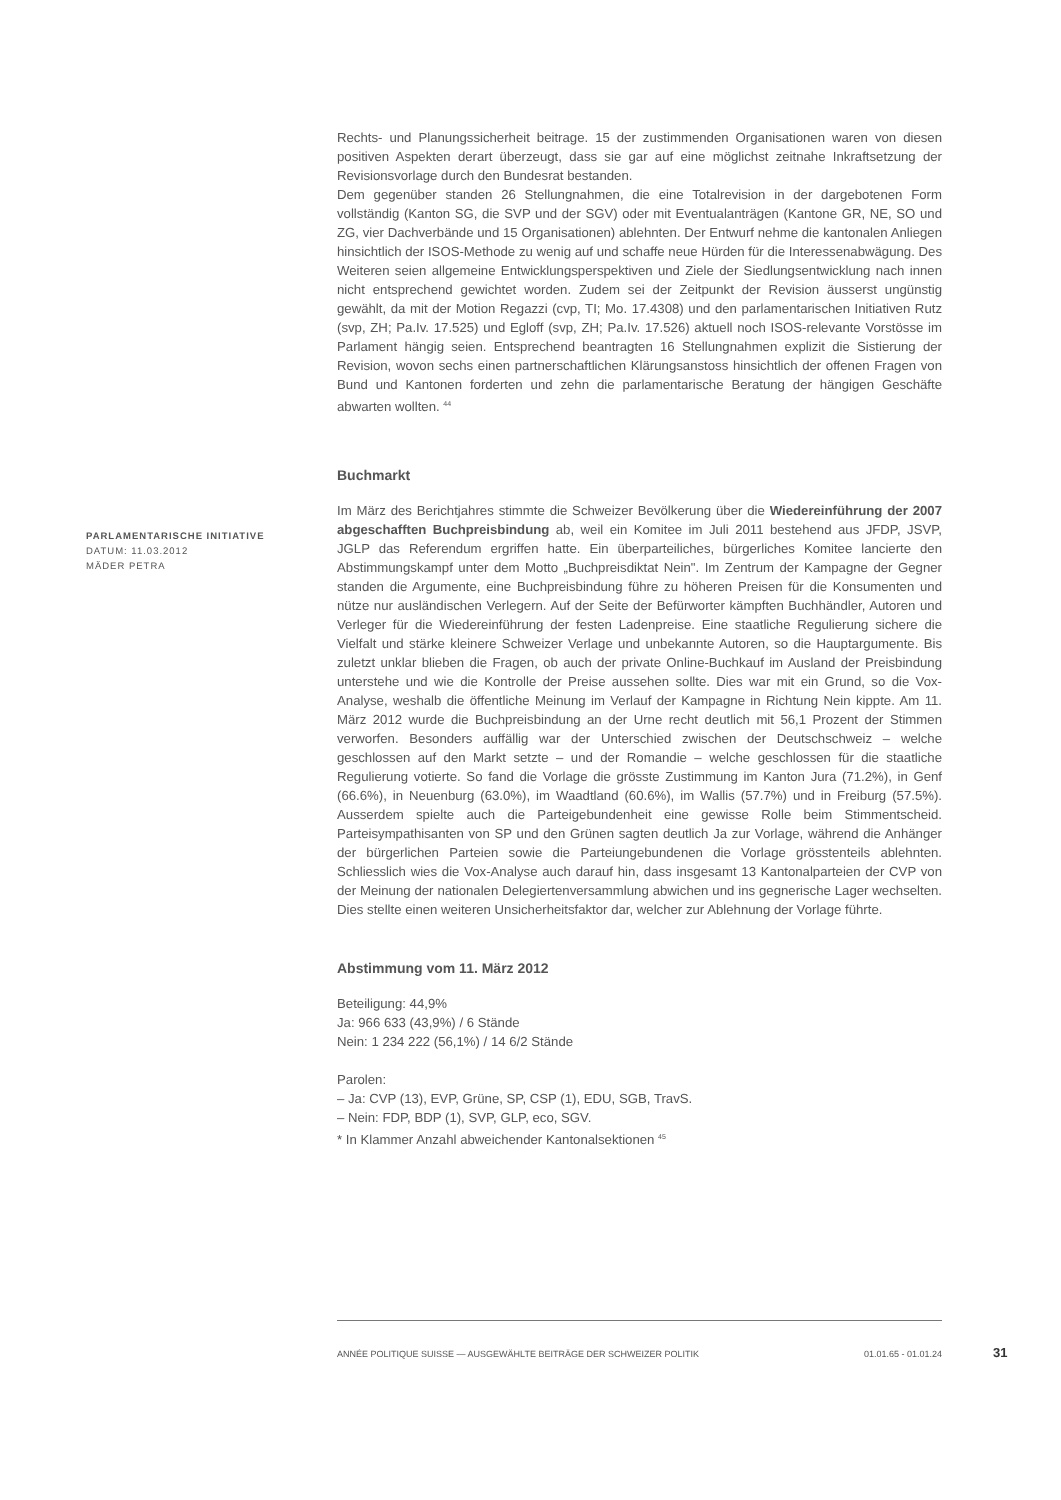Rechts- und Planungssicherheit beitrage. 15 der zustimmenden Organisationen waren von diesen positiven Aspekten derart überzeugt, dass sie gar auf eine möglichst zeitnahe Inkraftsetzung der Revisionsvorlage durch den Bundesrat bestanden.
Dem gegenüber standen 26 Stellungnahmen, die eine Totalrevision in der dargebotenen Form vollständig (Kanton SG, die SVP und der SGV) oder mit Eventualanträgen (Kantone GR, NE, SO und ZG, vier Dachverbände und 15 Organisationen) ablehnten. Der Entwurf nehme die kantonalen Anliegen hinsichtlich der ISOS-Methode zu wenig auf und schaffe neue Hürden für die Interessenabwägung. Des Weiteren seien allgemeine Entwicklungsperspektiven und Ziele der Siedlungsentwicklung nach innen nicht entsprechend gewichtet worden. Zudem sei der Zeitpunkt der Revision äusserst ungünstig gewählt, da mit der Motion Regazzi (cvp, TI; Mo. 17.4308) und den parlamentarischen Initiativen Rutz (svp, ZH; Pa.Iv. 17.525) und Egloff (svp, ZH; Pa.Iv. 17.526) aktuell noch ISOS-relevante Vorstösse im Parlament hängig seien. Entsprechend beantragten 16 Stellungnahmen explizit die Sistierung der Revision, wovon sechs einen partnerschaftlichen Klärungsanstoss hinsichtlich der offenen Fragen von Bund und Kantonen forderten und zehn die parlamentarische Beratung der hängigen Geschäfte abwarten wollten. <sup>44</sup>
Buchmarkt
Im März des Berichtjahres stimmte die Schweizer Bevölkerung über die Wiedereinführung der 2007 abgeschafften Buchpreisbindung ab, weil ein Komitee im Juli 2011 bestehend aus JFDP, JSVP, JGLP das Referendum ergriffen hatte. Ein überparteiliches, bürgerliches Komitee lancierte den Abstimmungskampf unter dem Motto „Buchpreisdiktat Nein". Im Zentrum der Kampagne der Gegner standen die Argumente, eine Buchpreisbindung führe zu höheren Preisen für die Konsumenten und nütze nur ausländischen Verlegern. Auf der Seite der Befürworter kämpften Buchhändler, Autoren und Verleger für die Wiedereinführung der festen Ladenpreise. Eine staatliche Regulierung sichere die Vielfalt und stärke kleinere Schweizer Verlage und unbekannte Autoren, so die Hauptargumente. Bis zuletzt unklar blieben die Fragen, ob auch der private Online-Buchkauf im Ausland der Preisbindung unterstehe und wie die Kontrolle der Preise aussehen sollte. Dies war mit ein Grund, so die Vox-Analyse, weshalb die öffentliche Meinung im Verlauf der Kampagne in Richtung Nein kippte. Am 11. März 2012 wurde die Buchpreisbindung an der Urne recht deutlich mit 56,1 Prozent der Stimmen verworfen. Besonders auffällig war der Unterschied zwischen der Deutschschweiz – welche geschlossen auf den Markt setzte – und der Romandie – welche geschlossen für die staatliche Regulierung votierte. So fand die Vorlage die grösste Zustimmung im Kanton Jura (71.2%), in Genf (66.6%), in Neuenburg (63.0%), im Waadtland (60.6%), im Wallis (57.7%) und in Freiburg (57.5%). Ausserdem spielte auch die Parteigebundenheit eine gewisse Rolle beim Stimmentscheid. Parteisympathisanten von SP und den Grünen sagten deutlich Ja zur Vorlage, während die Anhänger der bürgerlichen Parteien sowie die Parteiungebundenen die Vorlage grösstenteils ablehnten. Schliesslich wies die Vox-Analyse auch darauf hin, dass insgesamt 13 Kantonalparteien der CVP von der Meinung der nationalen Delegiertenversammlung abwichen und ins gegnerische Lager wechselten. Dies stellte einen weiteren Unsicherheitsfaktor dar, welcher zur Ablehnung der Vorlage führte.
Abstimmung vom 11. März 2012
Beteiligung: 44,9%
Ja: 966 633 (43,9%) / 6 Stände
Nein: 1 234 222 (56,1%) / 14 6/2 Stände
Parolen:
– Ja: CVP (13), EVP, Grüne, SP, CSP (1), EDU, SGB, TravS.
– Nein: FDP, BDP (1), SVP, GLP, eco, SGV.
* In Klammer Anzahl abweichender Kantonalsektionen <sup>45</sup>
PARLAMENTARISCHE INITIATIVE
DATUM: 11.03.2012
MÄDER PETRA
ANNÉE POLITIQUE SUISSE — AUSGEWÄHLTE BEITRÄGE DER SCHWEIZER POLITIK 01.01.65 - 01.01.24
31